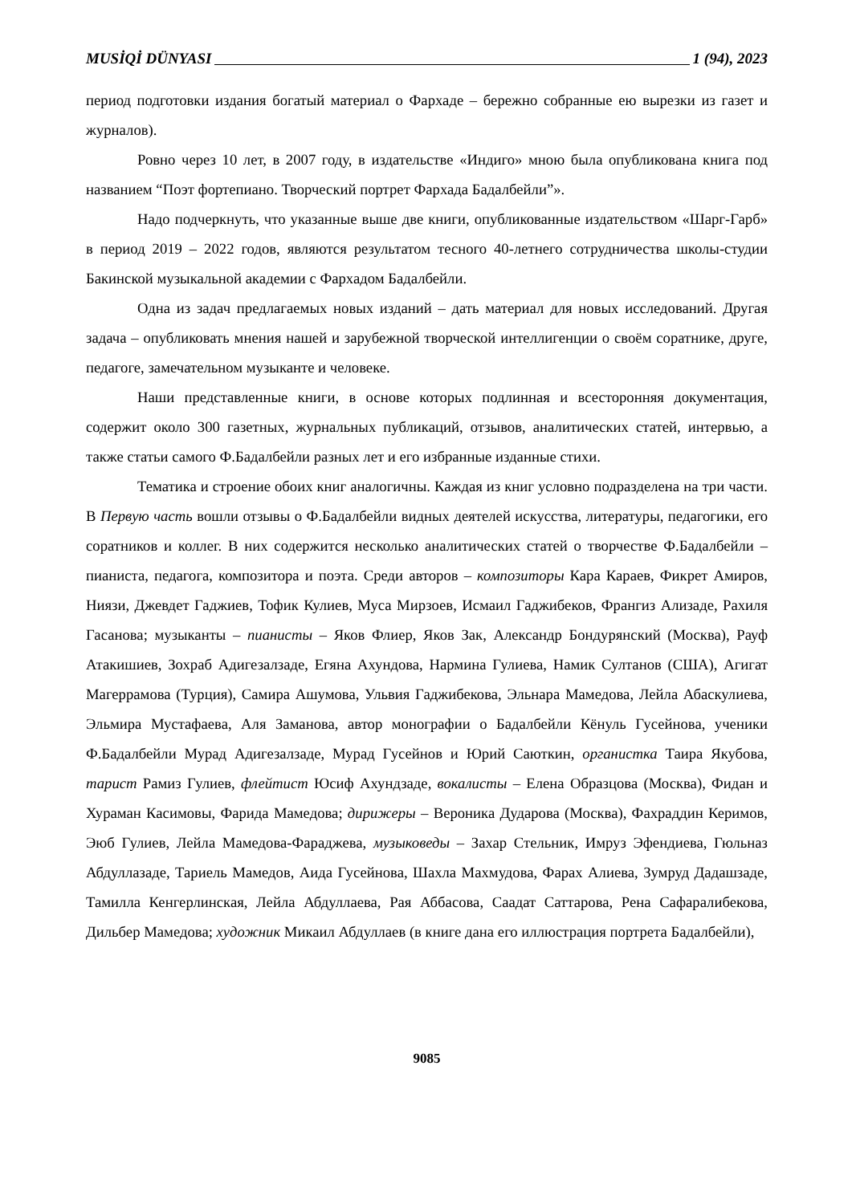MUSİQİ DÜNYASI 1 (94), 2023
период подготовки издания богатый материал о Фархаде – бережно собранные ею вырезки из газет и журналов).
Ровно через 10 лет, в 2007 году, в издательстве «Индиго» мною была опубликована книга под названием “Поэт фортепиано. Творческий портрет Фархада Бадалбейли”».
Надо подчеркнуть, что указанные выше две книги, опубликованные издательством «Шарг-Гарб» в период 2019 – 2022 годов, являются результатом тесного 40-летнего сотрудничества школы-студии Бакинской музыкальной академии с Фархадом Бадалбейли.
Одна из задач предлагаемых новых изданий – дать материал для новых исследований. Другая задача – опубликовать мнения нашей и зарубежной творческой интеллигенции о своём соратнике, друге, педагоге, замечательном музыканте и человеке.
Наши представленные книги, в основе которых подлинная и всесторонняя документация, содержит около 300 газетных, журнальных публикаций, отзывов, аналитических статей, интервью, а также статьи самого Ф.Бадалбейли разных лет и его избранные изданные стихи.
Тематика и строение обоих книг аналогичны. Каждая из книг условно подразделена на три части. В Первую часть вошли отзывы о Ф.Бадалбейли видных деятелей искусства, литературы, педагогики, его соратников и коллег. В них содержится несколько аналитических статей о творчестве Ф.Бадалбейли – пианиста, педагога, композитора и поэта. Среди авторов – композиторы Кара Караев, Фикрет Амиров, Ниязи, Джевдет Гаджиев, Тофик Кулиев, Муса Мирзоев, Исмаил Гаджибеков, Франгиз Ализаде, Рахиля Гасанова; музыканты – пианисты – Яков Флиер, Яков Зак, Александр Бондурянский (Москва), Рауф Атакишиев, Зохраб Адигезалзаде, Егяна Ахундова, Нармина Гулиева, Намик Султанов (США), Агигат Магеррамова (Турция), Самира Ашумова, Ульвия Гаджибекова, Эльнара Мамедова, Лейла Абаскулиева, Эльмира Мустафаева, Аля Заманова, автор монографии о Бадалбейли Кёнуль Гусейнова, ученики Ф.Бадалбейли Мурад Адигезалзаде, Мурад Гусейнов и Юрий Саюткин, органистка Таира Якубова, тарист Рамиз Гулиев, флейтист Юсиф Ахундзаде, вокалисты – Елена Образцова (Москва), Фидан и Хураман Касимовы, Фарида Мамедова; дирижеры – Вероника Дударова (Москва), Фахраддин Керимов, Эюб Гулиев, Лейла Мамедова-Фараджева, музыковеды – Захар Стельник, Имруз Эфендиева, Гюльназ Абдуллазаде, Тариель Мамедов, Аида Гусейнова, Шахла Махмудова, Фарах Алиева, Зумруд Дадашзаде, Тамилла Кенгерлинская, Лейла Абдуллаева, Рая Аббасова, Саадат Саттарова, Рена Сафаралибекова, Дильбер Мамедова; художник Микаил Абдуллаев (в книге дана его иллюстрация портрета Бадалбейли),
9085